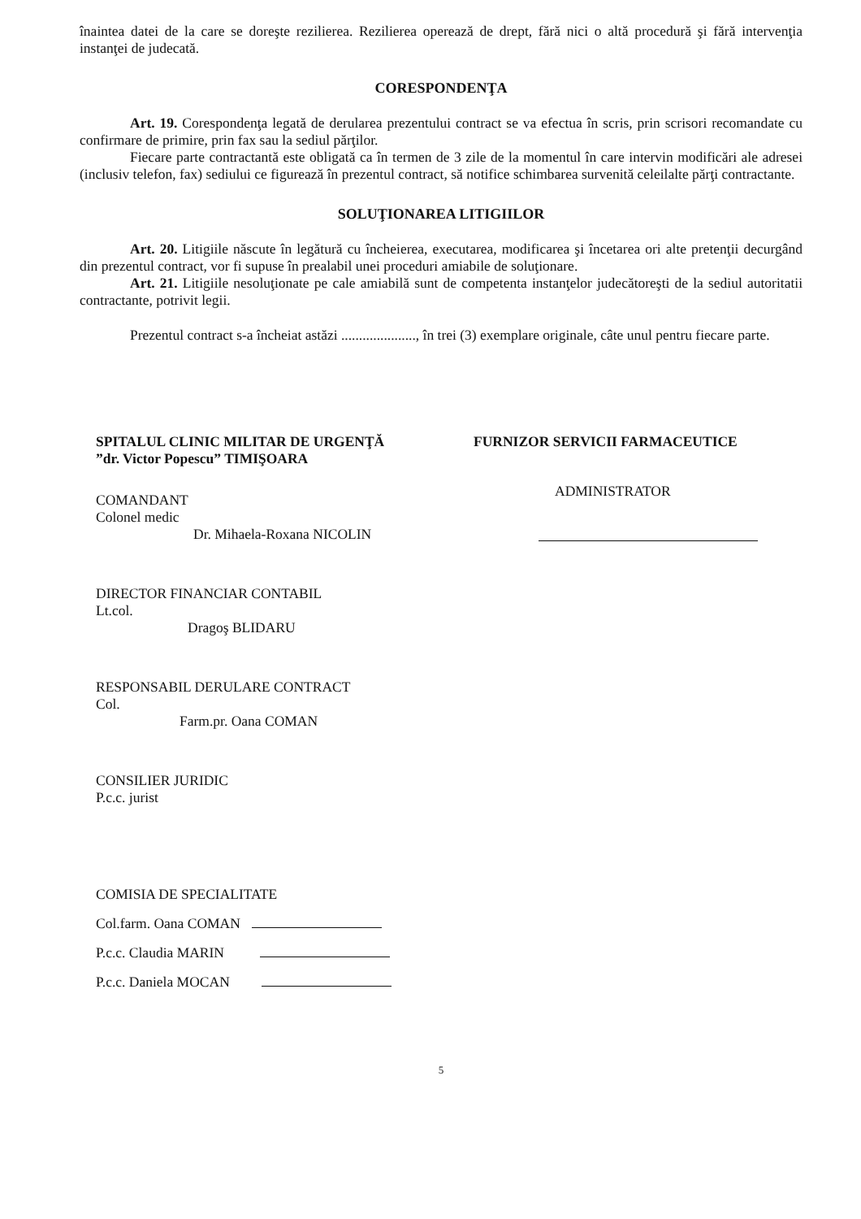înaintea datei de la care se doreşte rezilierea. Rezilierea operează de drept, fără nici o altă procedură şi fără intervenţia instanţei de judecată.
CORESPONDENŢA
Art. 19. Corespondenţa legată de derularea prezentului contract se va efectua în scris, prin scrisori recomandate cu confirmare de primire, prin fax sau la sediul părţilor.
Fiecare parte contractantă este obligată ca în termen de 3 zile de la momentul în care intervin modificări ale adresei (inclusiv telefon, fax) sediului ce figurează în prezentul contract, să notifice schimbarea survenită celeilalte părţi contractante.
SOLUŢIONAREA LITIGIILOR
Art. 20. Litigiile născute în legătură cu încheierea, executarea, modificarea şi încetarea ori alte pretenţii decurgând din prezentul contract, vor fi supuse în prealabil unei proceduri amiabile de soluţionare.
Art. 21. Litigiile nesoluţionate pe cale amiabilă sunt de competenta instanţelor judecătoreşti de la sediul autoritatii contractante, potrivit legii.
Prezentul contract s-a încheiat astăzi ....................., în trei (3) exemplare originale, câte unul pentru fiecare parte.
SPITALUL CLINIC MILITAR DE URGENŢĂ
”dr. Victor Popescu” TIMIŞOARA
COMANDANT
Colonel medic
Dr. Mihaela-Roxana NICOLIN
DIRECTOR FINANCIAR CONTABIL
Lt.col.
Dragoş BLIDARU
RESPONSABIL DERULARE CONTRACT
Col.
Farm.pr. Oana COMAN
CONSILIER JURIDIC
P.c.c. jurist
COMISIA DE SPECIALITATE
Col.farm. Oana COMAN
P.c.c. Claudia MARIN
P.c.c. Daniela MOCAN
FURNIZOR SERVICII FARMACEUTICE
ADMINISTRATOR
5